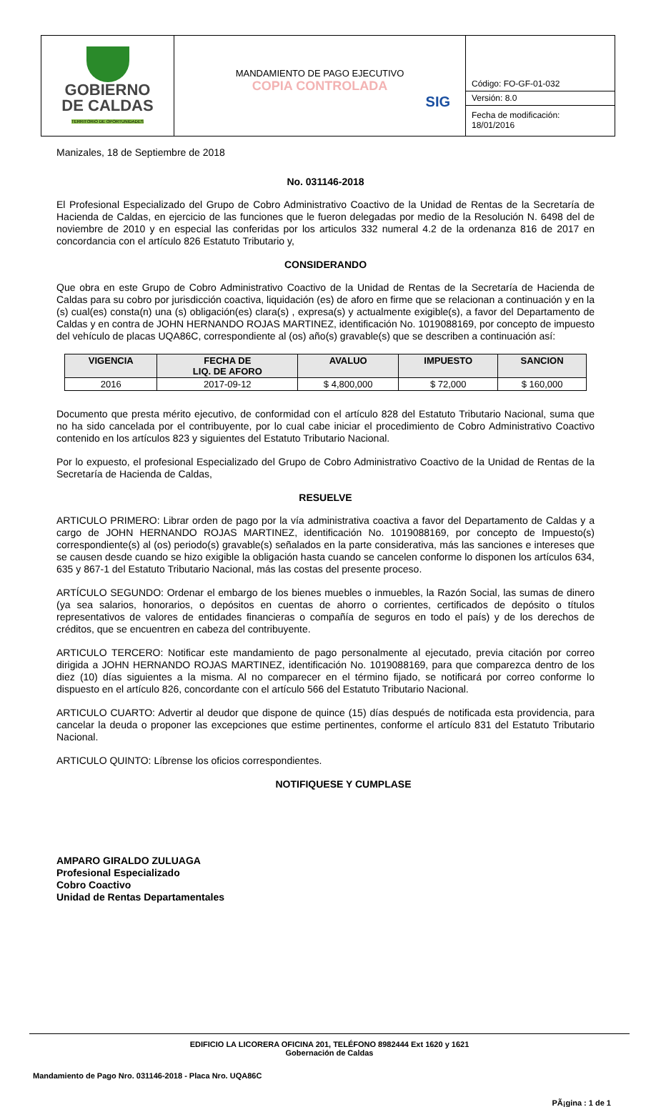| GOBIERNO DE CALDAS TERRITORIO DE OPORTUNIDADES | MANDAMIENTO DE PAGO EJECUTIVO COPIA CONTROLADA SIG | Código: FO-GF-01-032 |
| | | Versión: 8.0 |
| | | Fecha de modificación: 18/01/2016 |
Manizales, 18 de Septiembre de 2018
No. 031146-2018
El Profesional Especializado del Grupo de Cobro Administrativo Coactivo de la Unidad de Rentas de la Secretaría de Hacienda de Caldas, en ejercicio de las funciones que le fueron delegadas por medio de la Resolución N. 6498 del de noviembre de 2010 y en especial las conferidas por los articulos 332 numeral 4.2 de la ordenanza 816 de 2017 en concordancia con el artículo 826 Estatuto Tributario y,
CONSIDERANDO
Que obra en este Grupo de Cobro Administrativo Coactivo de la Unidad de Rentas de la Secretaría de Hacienda de Caldas para su cobro por jurisdicción coactiva, liquidación (es) de aforo en firme que se relacionan a continuación y en la (s) cual(es) consta(n) una (s) obligación(es) clara(s) , expresa(s) y actualmente exigible(s), a favor del Departamento de Caldas y en contra de JOHN HERNANDO ROJAS MARTINEZ, identificación No. 1019088169, por concepto de impuesto del vehículo de placas UQA86C, correspondiente al (os) año(s) gravable(s) que se describen a continuación así:
| VIGENCIA | FECHA DE LIQ. DE AFORO | AVALUO | IMPUESTO | SANCION |
| --- | --- | --- | --- | --- |
| 2016 | 2017-09-12 | $ 4,800,000 | $ 72,000 | $ 160,000 |
Documento que presta mérito ejecutivo, de conformidad con el artículo 828 del Estatuto Tributario Nacional, suma que no ha sido cancelada por el contribuyente, por lo cual cabe iniciar el procedimiento de Cobro Administrativo Coactivo contenido en los artículos 823 y siguientes del Estatuto Tributario Nacional.
Por lo expuesto, el profesional Especializado del Grupo de Cobro Administrativo Coactivo de la Unidad de Rentas de la Secretaría de Hacienda de Caldas,
RESUELVE
ARTICULO PRIMERO: Librar orden de pago por la vía administrativa coactiva a favor del Departamento de Caldas y a cargo de JOHN HERNANDO ROJAS MARTINEZ, identificación No. 1019088169, por concepto de Impuesto(s) correspondiente(s) al (os) periodo(s) gravable(s) señalados en la parte considerativa, más las sanciones e intereses que se causen desde cuando se hizo exigible la obligación hasta cuando se cancelen conforme lo disponen los artículos 634, 635 y 867-1 del Estatuto Tributario Nacional, más las costas del presente proceso.
ARTÍCULO SEGUNDO: Ordenar el embargo de los bienes muebles o inmuebles, la Razón Social, las sumas de dinero (ya sea salarios, honorarios, o depósitos en cuentas de ahorro o corrientes, certificados de depósito o títulos representativos de valores de entidades financieras o compañía de seguros en todo el país) y de los derechos de créditos, que se encuentren en cabeza del contribuyente.
ARTICULO TERCERO: Notificar este mandamiento de pago personalmente al ejecutado, previa citación por correo dirigida a JOHN HERNANDO ROJAS MARTINEZ, identificación No. 1019088169, para que comparezca dentro de los diez (10) días siguientes a la misma. Al no comparecer en el término fijado, se notificará por correo conforme lo dispuesto en el artículo 826, concordante con el artículo 566 del Estatuto Tributario Nacional.
ARTICULO CUARTO: Advertir al deudor que dispone de quince (15) días después de notificada esta providencia, para cancelar la deuda o proponer las excepciones que estime pertinentes, conforme el artículo 831 del Estatuto Tributario Nacional.
ARTICULO QUINTO: Líbrense los oficios correspondientes.
NOTIFIQUESE Y CUMPLASE
AMPARO GIRALDO ZULUAGA
Profesional Especializado
Cobro Coactivo
Unidad de Rentas Departamentales
EDIFICIO LA LICORERA OFICINA 201, TELÉFONO 8982444 Ext 1620 y 1621
Gobernación de Caldas
Mandamiento de Pago Nro. 031146-2018 - Placa Nro. UQA86C
PÃ¡gina : 1 de 1